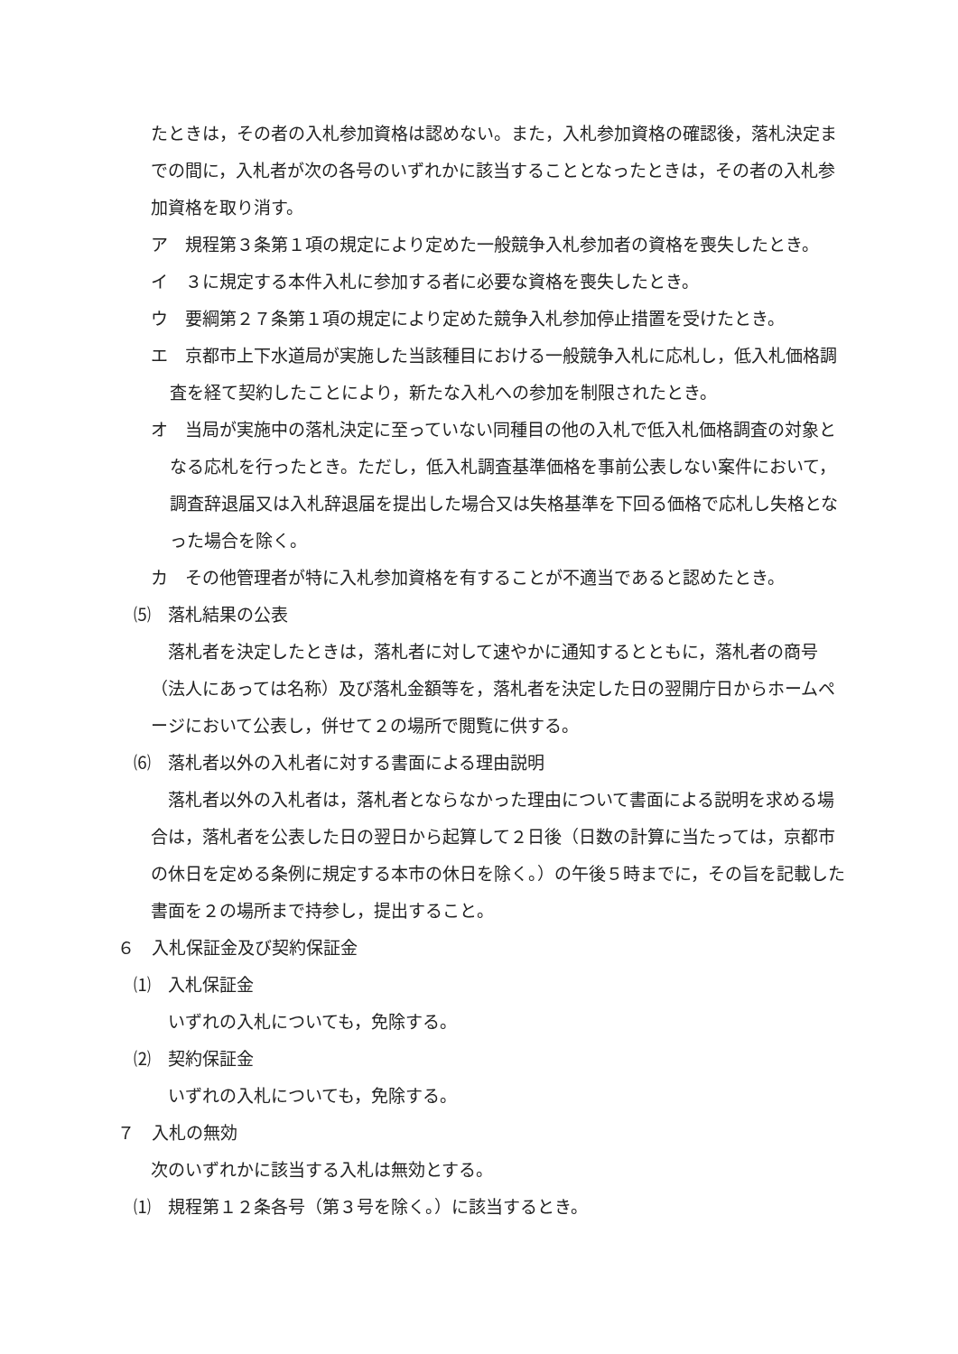たときは，その者の入札参加資格は認めない。また，入札参加資格の確認後，落札決定までの間に，入札者が次の各号のいずれかに該当することとなったときは，その者の入札参加資格を取り消す。
ア　規程第３条第１項の規定により定めた一般競争入札参加者の資格を喪失したとき。
イ　３に規定する本件入札に参加する者に必要な資格を喪失したとき。
ウ　要綱第２７条第１項の規定により定めた競争入札参加停止措置を受けたとき。
エ　京都市上下水道局が実施した当該種目における一般競争入札に応札し，低入札価格調査を経て契約したことにより，新たな入札への参加を制限されたとき。
オ　当局が実施中の落札決定に至っていない同種目の他の入札で低入札価格調査の対象となる応札を行ったとき。ただし，低入札調査基準価格を事前公表しない案件において，調査辞退届又は入札辞退届を提出した場合又は失格基準を下回る価格で応札し失格となった場合を除く。
カ　その他管理者が特に入札参加資格を有することが不適当であると認めたとき。
⑸　落札結果の公表
落札者を決定したときは，落札者に対して速やかに通知するとともに，落札者の商号（法人にあっては名称）及び落札金額等を，落札者を決定した日の翌開庁日からホームページにおいて公表し，併せて２の場所で閲覧に供する。
⑹　落札者以外の入札者に対する書面による理由説明
落札者以外の入札者は，落札者とならなかった理由について書面による説明を求める場合は，落札者を公表した日の翌日から起算して２日後（日数の計算に当たっては，京都市の休日を定める条例に規定する本市の休日を除く。）の午後５時までに，その旨を記載した書面を２の場所まで持参し，提出すること。
６　入札保証金及び契約保証金
⑴　入札保証金
いずれの入札についても，免除する。
⑵　契約保証金
いずれの入札についても，免除する。
７　入札の無効
次のいずれかに該当する入札は無効とする。
⑴　規程第１２条各号（第３号を除く。）に該当するとき。